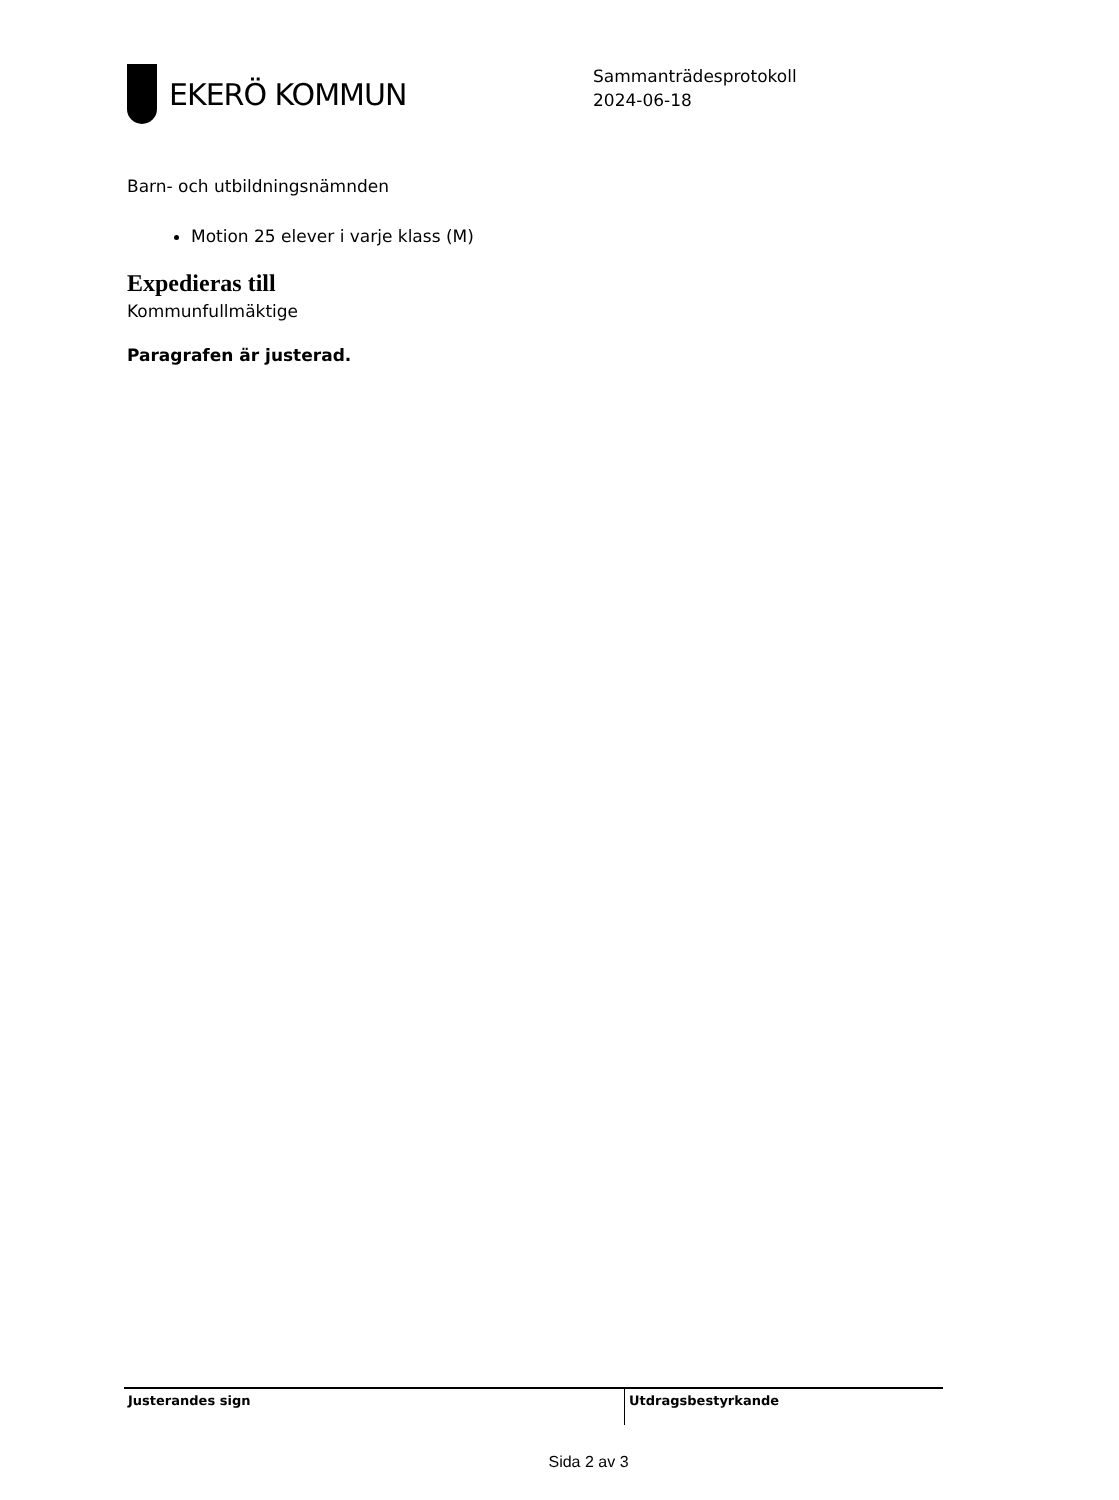EKERÖ KOMMUN
Sammanträdesprotokoll
2024-06-18
Barn- och utbildningsnämnden
Motion 25 elever i varje klass (M)
Expedieras till
Kommunfullmäktige
Paragrafen är justerad.
Justerandes sign Utdragsbestyrkande
Sida 2 av 3